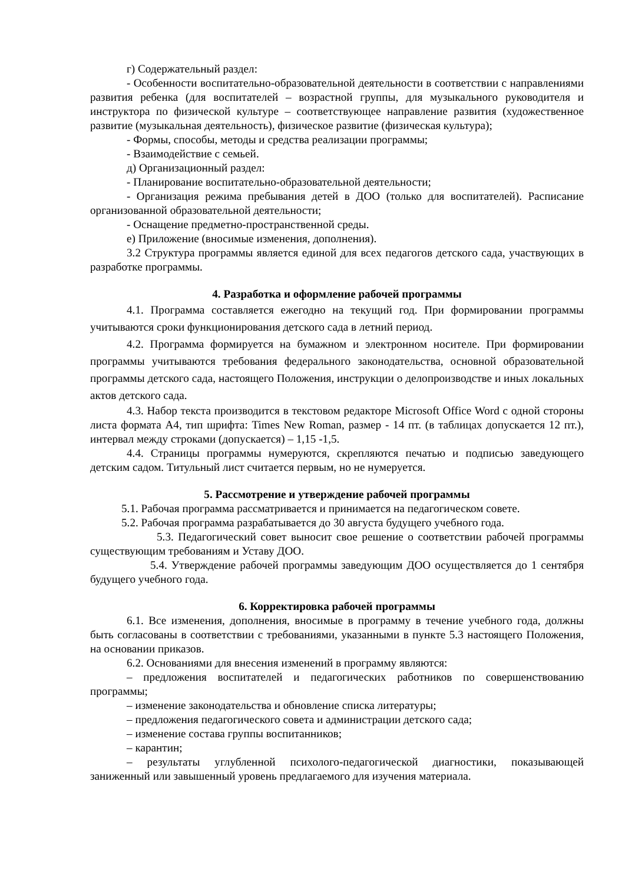г) Содержательный раздел:
- Особенности воспитательно-образовательной деятельности в соответствии с направлениями развития ребенка (для воспитателей – возрастной группы, для музыкального руководителя и инструктора по физической культуре – соответствующее направление развития (художественное развитие (музыкальная деятельность), физическое развитие (физическая культура);
- Формы, способы, методы и средства реализации программы;
- Взаимодействие с семьей.
д) Организационный раздел:
- Планирование воспитательно-образовательной деятельности;
- Организация режима пребывания детей в ДОО (только для воспитателей). Расписание организованной образовательной деятельности;
- Оснащение предметно-пространственной среды.
е) Приложение (вносимые изменения, дополнения).
3.2 Структура программы является единой для всех педагогов детского сада, участвующих в разработке программы.
4. Разработка и оформление рабочей программы
4.1. Программа составляется ежегодно на текущий год. При формировании программы учитываются сроки функционирования детского сада в летний период.
4.2. Программа формируется на бумажном и электронном носителе. При формировании программы учитываются требования федерального законодательства, основной образовательной программы детского сада, настоящего Положения, инструкции о делопроизводстве и иных локальных актов детского сада.
4.3. Набор текста производится в текстовом редакторе Microsoft Office Word с одной стороны листа формата А4, тип шрифта: Times New Roman, размер - 14 пт. (в таблицах допускается 12 пт.), интервал между строками (допускается) – 1,15 -1,5.
4.4. Страницы программы нумеруются, скрепляются печатью и подписью заведующего детским садом. Титульный лист считается первым, но не нумеруется.
5. Рассмотрение и утверждение рабочей программы
5.1. Рабочая программа рассматривается и принимается на педагогическом совете.
5.2. Рабочая программа разрабатывается до 30 августа будущего учебного года.
5.3. Педагогический совет выносит свое решение о соответствии рабочей программы существующим требованиям и Уставу ДОО.
5.4. Утверждение рабочей программы заведующим ДОО осуществляется до 1 сентября будущего учебного года.
6. Корректировка рабочей программы
6.1. Все изменения, дополнения, вносимые в программу в течение учебного года, должны быть согласованы в соответствии с требованиями, указанными в пункте 5.3 настоящего Положения, на основании приказов.
6.2. Основаниями для внесения изменений в программу являются:
– предложения воспитателей и педагогических работников по совершенствованию программы;
– изменение законодательства и обновление списка литературы;
– предложения педагогического совета и администрации детского сада;
– изменение состава группы воспитанников;
– карантин;
– результаты углубленной психолого-педагогической диагностики, показывающей заниженный или завышенный уровень предлагаемого для изучения материала.